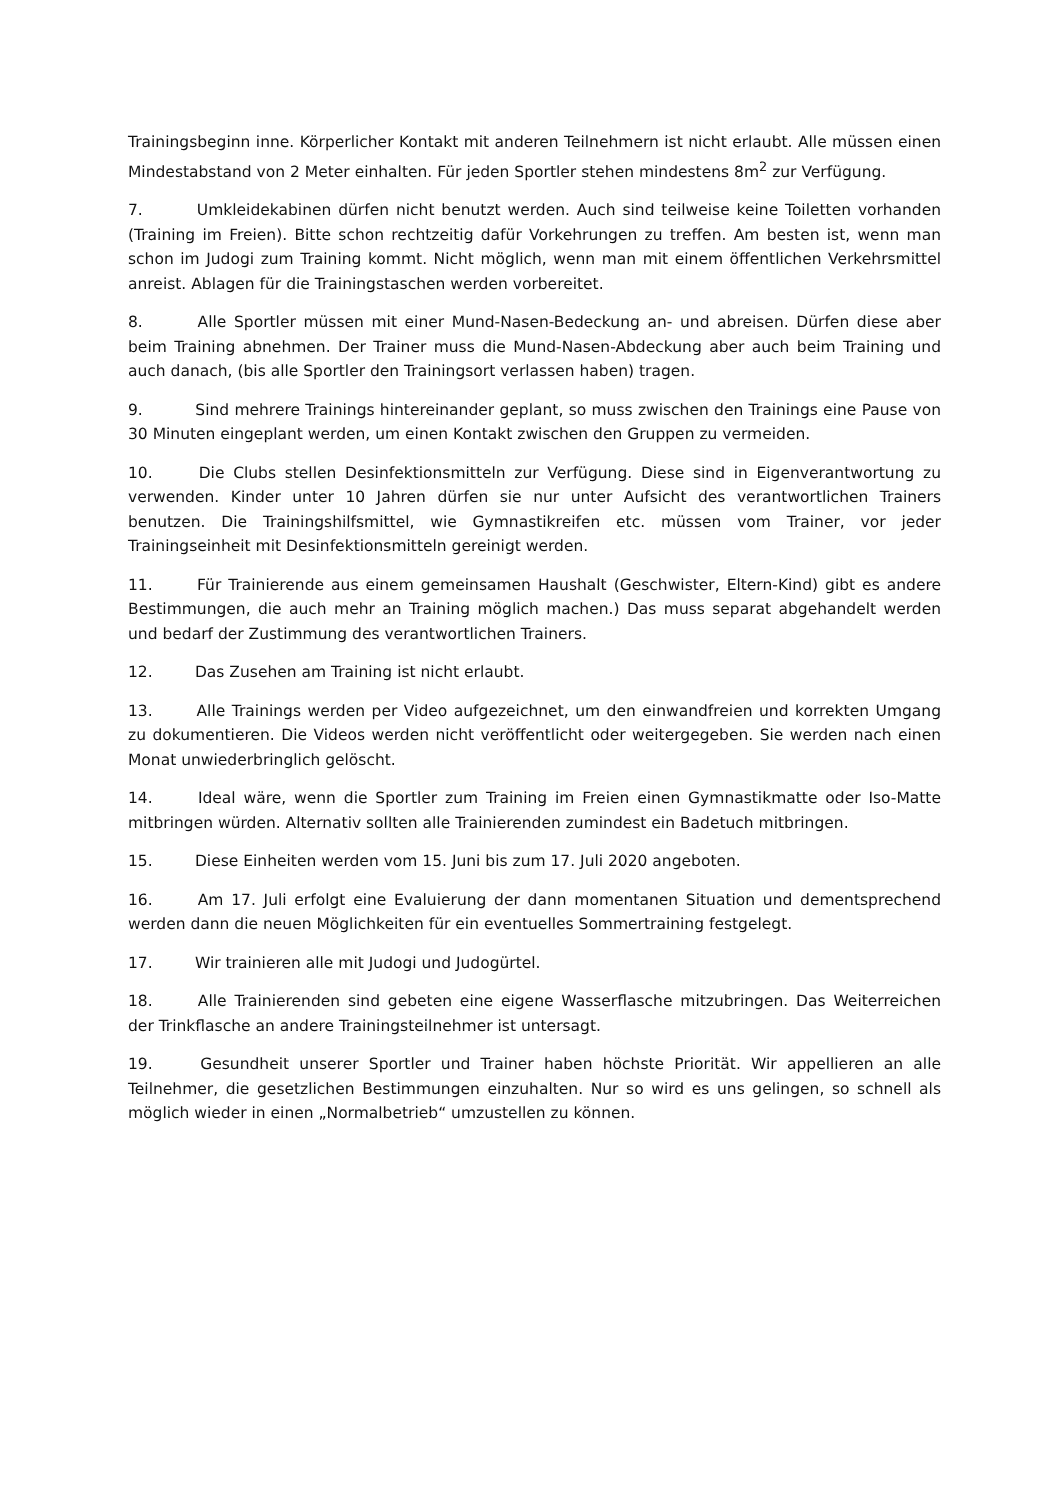Trainingsbeginn inne. Körperlicher Kontakt mit anderen Teilnehmern ist nicht erlaubt. Alle müssen einen Mindestabstand von 2 Meter einhalten. Für jeden Sportler stehen mindestens 8m<sup>2</sup> zur Verfügung.
7. Umkleidekabinen dürfen nicht benutzt werden. Auch sind teilweise keine Toiletten vorhanden (Training im Freien). Bitte schon rechtzeitig dafür Vorkehrungen zu treffen. Am besten ist, wenn man schon im Judogi zum Training kommt. Nicht möglich, wenn man mit einem öffentlichen Verkehrsmittel anreist. Ablagen für die Trainingstaschen werden vorbereitet.
8. Alle Sportler müssen mit einer Mund-Nasen-Bedeckung an- und abreisen. Dürfen diese aber beim Training abnehmen. Der Trainer muss die Mund-Nasen-Abdeckung aber auch beim Training und auch danach, (bis alle Sportler den Trainingsort verlassen haben) tragen.
9. Sind mehrere Trainings hintereinander geplant, so muss zwischen den Trainings eine Pause von 30 Minuten eingeplant werden, um einen Kontakt zwischen den Gruppen zu vermeiden.
10. Die Clubs stellen Desinfektionsmitteln zur Verfügung. Diese sind in Eigenverantwortung zu verwenden. Kinder unter 10 Jahren dürfen sie nur unter Aufsicht des verantwortlichen Trainers benutzen. Die Trainingshilfsmittel, wie Gymnastikreifen etc. müssen vom Trainer, vor jeder Trainingseinheit mit Desinfektionsmitteln gereinigt werden.
11. Für Trainierende aus einem gemeinsamen Haushalt (Geschwister, Eltern-Kind) gibt es andere Bestimmungen, die auch mehr an Training möglich machen.) Das muss separat abgehandelt werden und bedarf der Zustimmung des verantwortlichen Trainers.
12. Das Zusehen am Training ist nicht erlaubt.
13. Alle Trainings werden per Video aufgezeichnet, um den einwandfreien und korrekten Umgang zu dokumentieren. Die Videos werden nicht veröffentlicht oder weitergegeben. Sie werden nach einen Monat unwiederbringlich gelöscht.
14. Ideal wäre, wenn die Sportler zum Training im Freien einen Gymnastikmatte oder Iso-Matte mitbringen würden. Alternativ sollten alle Trainierenden zumindest ein Badetuch mitbringen.
15. Diese Einheiten werden vom 15. Juni bis zum 17. Juli 2020 angeboten.
16. Am 17. Juli erfolgt eine Evaluierung der dann momentanen Situation und dementsprechend werden dann die neuen Möglichkeiten für ein eventuelles Sommertraining festgelegt.
17. Wir trainieren alle mit Judogi und Judogürtel.
18. Alle Trainierenden sind gebeten eine eigene Wasserflasche mitzubringen. Das Weiterreichen der Trinkflasche an andere Trainingsteilnehmer ist untersagt.
19. Gesundheit unserer Sportler und Trainer haben höchste Priorität. Wir appellieren an alle Teilnehmer, die gesetzlichen Bestimmungen einzuhalten. Nur so wird es uns gelingen, so schnell als möglich wieder in einen „Normalbetrieb“ umzustellen zu können.